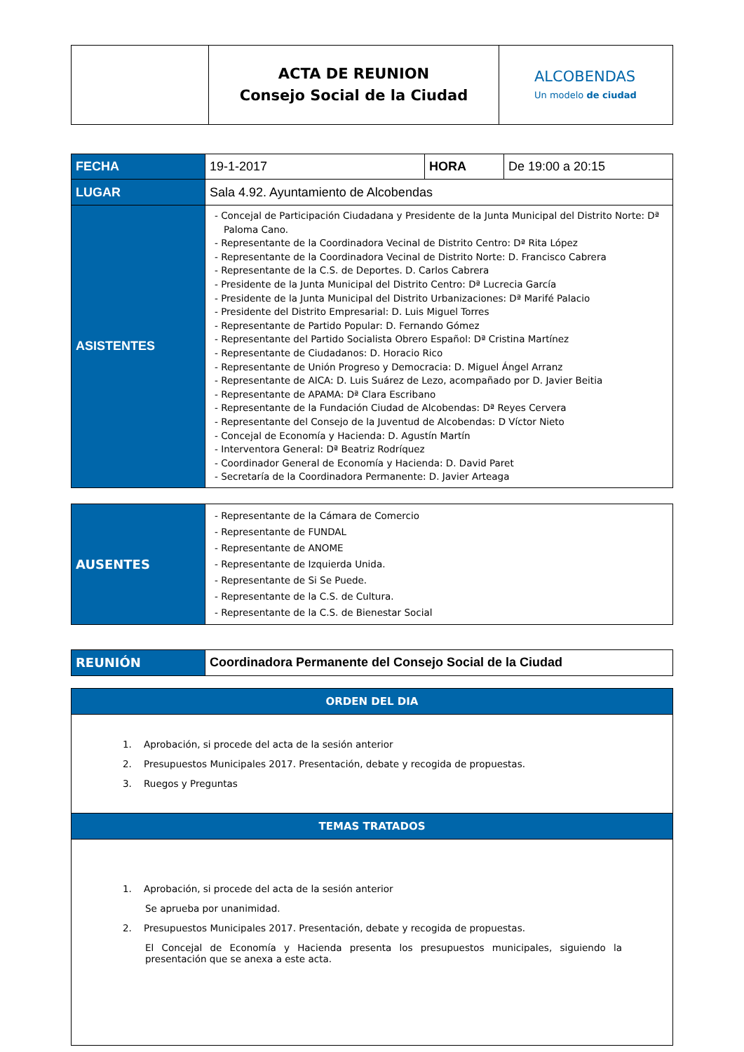| | ACTA DE REUNION Consejo Social de la Ciudad | ALCOBENDAS Un modelo de ciudad |
| FECHA | 19-1-2017 | HORA | De 19:00 a 20:15 |
| LUGAR | Sala 4.92. Ayuntamiento de Alcobendas | | |
| ASISTENTES | - Concejal de Participación Ciudadana y Presidente de la Junta Municipal del Distrito Norte: Dª Paloma Cano. - Representante de la Coordinadora Vecinal de Distrito Centro: Dª Rita López - Representante de la Coordinadora Vecinal de Distrito Norte: D. Francisco Cabrera - Representante de la C.S. de Deportes. D. Carlos Cabrera - Presidente de la Junta Municipal del Distrito Centro: Dª Lucrecia García - Presidente de la Junta Municipal del Distrito Urbanizaciones: Dª Marifé Palacio - Presidente del Distrito Empresarial: D. Luis Miguel Torres - Representante de Partido Popular: D. Fernando Gómez - Representante del Partido Socialista Obrero Español: Dª Cristina Martínez - Representante de Ciudadanos: D. Horacio Rico - Representante de Unión Progreso y Democracia: D. Miguel Ángel Arranz - Representante de AICA: D. Luis Suárez de Lezo, acompañado por D. Javier Beitia - Representante de APAMA: Dª Clara Escribano - Representante de la Fundación Ciudad de Alcobendas: Dª Reyes Cervera - Representante del Consejo de la Juventud de Alcobendas: D Víctor Nieto - Concejal de Economía y Hacienda: D. Agustín Martín - Interventora General: Dª Beatriz Rodríquez - Coordinador General de Economía y Hacienda: D. David Paret - Secretaría de la Coordinadora Permanente: D. Javier Arteaga | | |
| AUSENTES | - Representante de la Cámara de Comercio - Representante de FUNDAL - Representante de ANOME - Representante de Izquierda Unida. - Representante de Si Se Puede. - Representante de la C.S. de Cultura. - Representante de la C.S. de Bienestar Social |
| REUNIÓN | Coordinadora Permanente del Consejo Social de la Ciudad |
| ORDEN DEL DIA |
| 1. Aprobación, si procede del acta de la sesión anterior 2. Presupuestos Municipales 2017. Presentación, debate y recogida de propuestas. 3. Ruegos y Preguntas |
| TEMAS TRATADOS |
| 1. Aprobación, si procede del acta de la sesión anterior Se aprueba por unanimidad. 2. Presupuestos Municipales 2017. Presentación, debate y recogida de propuestas. El Concejal de Economía y Hacienda presenta los presupuestos municipales, siguiendo la presentación que se anexa a este acta. |